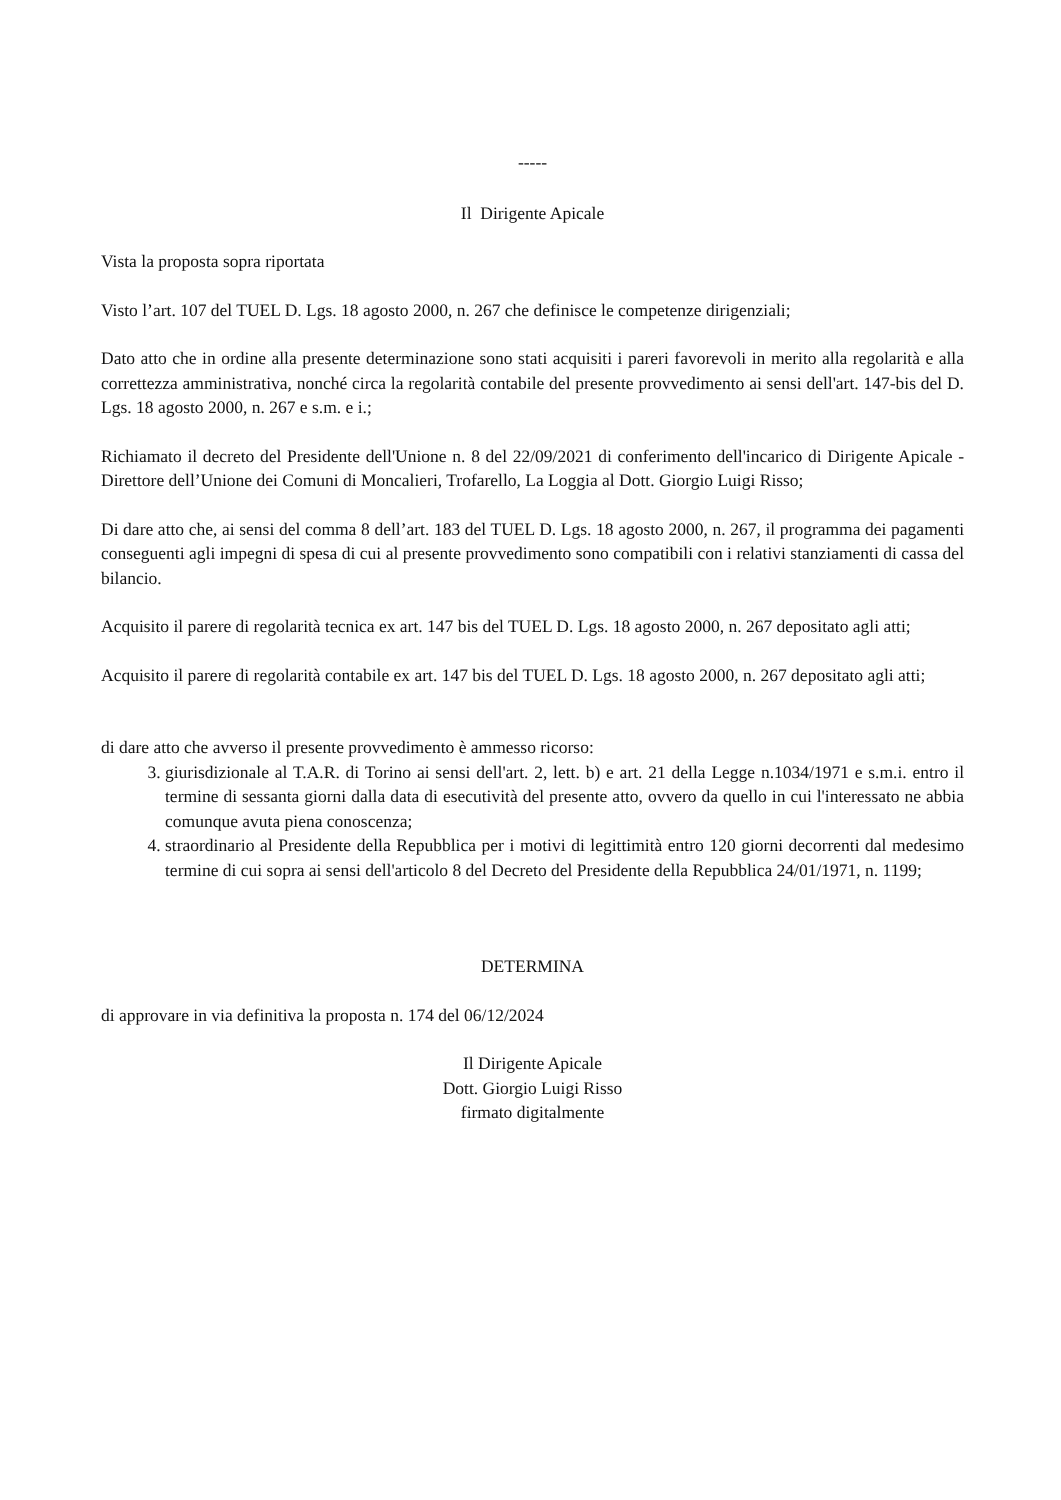-----
Il Dirigente Apicale
Vista la proposta sopra riportata
Visto l’art. 107 del TUEL D. Lgs. 18 agosto 2000, n. 267 che definisce le competenze dirigenziali;
Dato atto che in ordine alla presente determinazione sono stati acquisiti i pareri favorevoli in merito alla regolarità e alla correttezza amministrativa, nonché circa la regolarità contabile del presente provvedimento ai sensi dell'art. 147-bis del D. Lgs. 18 agosto 2000, n. 267 e s.m. e i.;
Richiamato il decreto del Presidente dell'Unione n. 8 del 22/09/2021 di conferimento dell'incarico di Dirigente Apicale - Direttore dell’Unione dei Comuni di Moncalieri, Trofarello, La Loggia al Dott. Giorgio Luigi Risso;
Di dare atto che, ai sensi del comma 8 dell’art. 183 del TUEL D. Lgs. 18 agosto 2000, n. 267, il programma dei pagamenti conseguenti agli impegni di spesa di cui al presente provvedimento sono compatibili con i relativi stanziamenti di cassa del bilancio.
Acquisito il parere di regolarità tecnica ex art. 147 bis del TUEL D. Lgs. 18 agosto 2000, n. 267 depositato agli atti;
Acquisito il parere di regolarità contabile ex art. 147 bis del TUEL D. Lgs. 18 agosto 2000, n. 267 depositato agli atti;
di dare atto che avverso il presente provvedimento è ammesso ricorso:
3. giurisdizionale al T.A.R. di Torino ai sensi dell'art. 2, lett. b) e art. 21 della Legge n.1034/1971 e s.m.i. entro il termine di sessanta giorni dalla data di esecutività del presente atto, ovvero da quello in cui l'interessato ne abbia comunque avuta piena conoscenza;
4. straordinario al Presidente della Repubblica per i motivi di legittimità entro 120 giorni decorrenti dal medesimo termine di cui sopra ai sensi dell'articolo 8 del Decreto del Presidente della Repubblica 24/01/1971, n. 1199;
DETERMINA
di approvare in via definitiva la proposta n. 174 del 06/12/2024
Il Dirigente Apicale
Dott. Giorgio Luigi Risso
firmato digitalmente